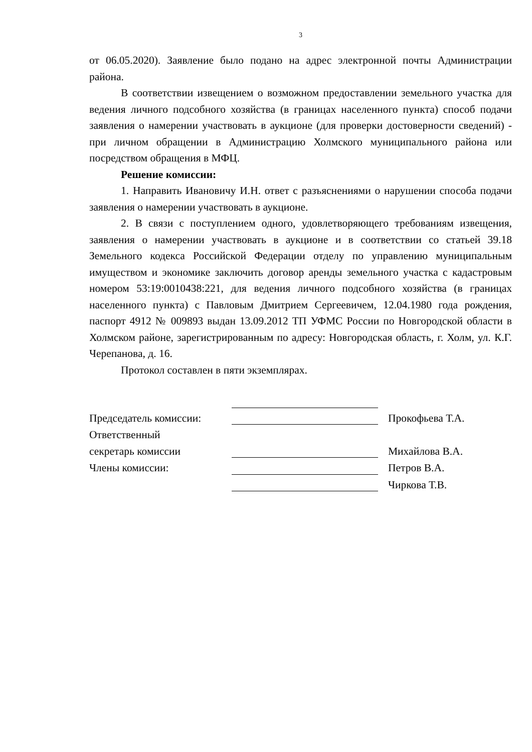3
от 06.05.2020). Заявление было подано на адрес электронной почты Администрации района.
В соответствии извещением о возможном предоставлении земельного участка для ведения личного подсобного хозяйства (в границах населенного пункта) способ подачи заявления о намерении участвовать в аукционе (для проверки достоверности сведений) - при личном обращении в Администрацию Холмского муниципального района или посредством обращения в МФЦ.
Решение комиссии:
1. Направить Ивановичу И.Н. ответ с разъяснениями о нарушении способа подачи заявления о намерении участвовать в аукционе.
2. В связи с поступлением одного, удовлетворяющего требованиям извещения, заявления о намерении участвовать в аукционе и в соответствии со статьей 39.18 Земельного кодекса Российской Федерации отделу по управлению муниципальным имуществом и экономике заключить договор аренды земельного участка с кадастровым номером 53:19:0010438:221, для ведения личного подсобного хозяйства (в границах населенного пункта) с Павловым Дмитрием Сергеевичем, 12.04.1980 года рождения, паспорт 4912 № 009893 выдан 13.09.2012 ТП УФМС России по Новгородской области в Холмском районе, зарегистрированным по адресу: Новгородская область, г. Холм, ул. К.Г. Черепанова, д. 16.
Протокол составлен в пяти экземплярах.
| Председатель комиссии: | | | Прокофьева Т.А. |
| Ответственный | | | |
| секретарь комиссии | | | Михайлова В.А. |
| Члены комиссии: | | | Петров В.А. |
| | | | Чиркова Т.В. |